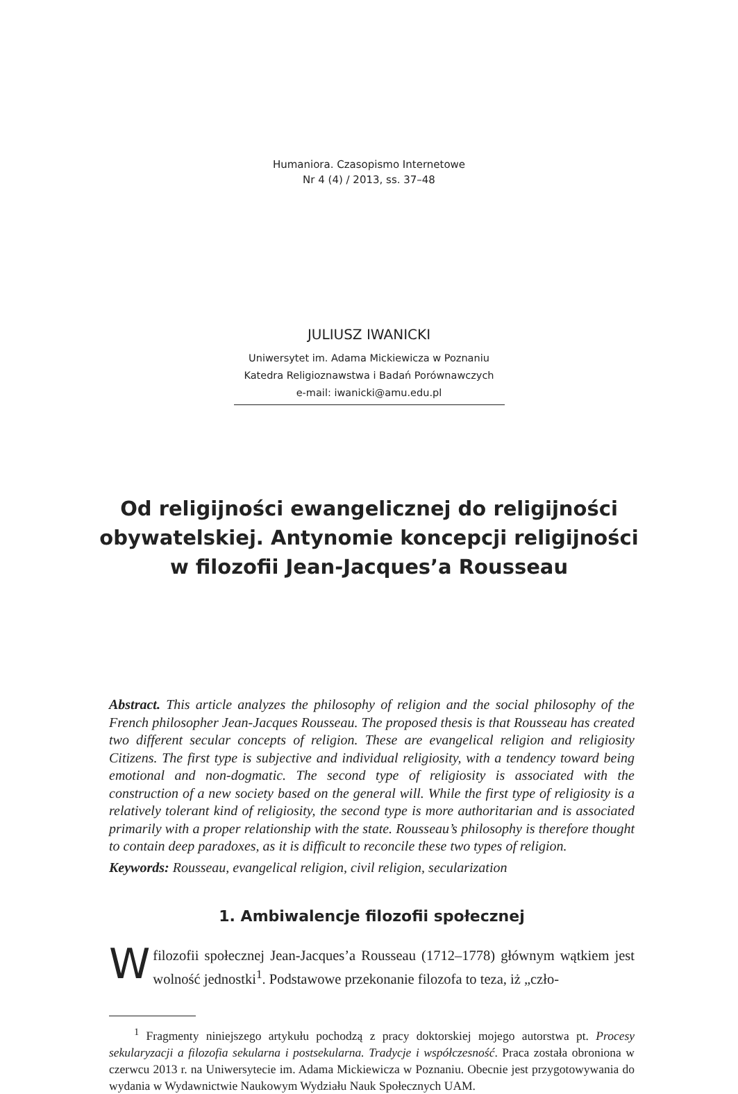Humaniora. Czasopismo Internetowe
Nr 4 (4) / 2013, ss. 37–48
JULIUSZ IWANICKI
Uniwersytet im. Adama Mickiewicza w Poznaniu
Katedra Religioznawstwa i Badań Porównawczych
e-mail: iwanicki@amu.edu.pl
Od religijności ewangelicznej do religijności
obywatelskiej. Antynomie koncepcji religijności
w filozofii Jean-Jacques’a Rousseau
Abstract. This article analyzes the philosophy of religion and the social philosophy of the French philosopher Jean-Jacques Rousseau. The proposed thesis is that Rousseau has created two different secular concepts of religion. These are evangelical religion and religiosity Citizens. The first type is subjective and individual religiosity, with a tendency toward being emotional and non-dogmatic. The second type of religiosity is associated with the construction of a new society based on the general will. While the first type of religiosity is a relatively tolerant kind of religiosity, the second type is more authoritarian and is associated primarily with a proper relationship with the state. Rousseau’s philosophy is therefore thought to contain deep paradoxes, as it is difficult to reconcile these two types of religion.
Keywords: Rousseau, evangelical religion, civil religion, secularization
1. Ambiwalencje filozofii społecznej
W filozofii społecznej Jean-Jacques’a Rousseau (1712–1778) głównym wątkiem jest wolność jednostki<sup>1</sup>. Podstawowe przekonanie filozofa to teza, iż „czło-
<sup>1</sup> Fragmenty niniejszego artykułu pochodzą z pracy doktorskiej mojego autorstwa pt. Procesy sekularyzacji a filozofia sekularna i postsekularna. Tradycje i współczesność. Praca została obroniona w czerwcu 2013 r. na Uniwersytecie im. Adama Mickiewicza w Poznaniu. Obecnie jest przygotowywania do wydania w Wydawnictwie Naukowym Wydziału Nauk Społecznych UAM.